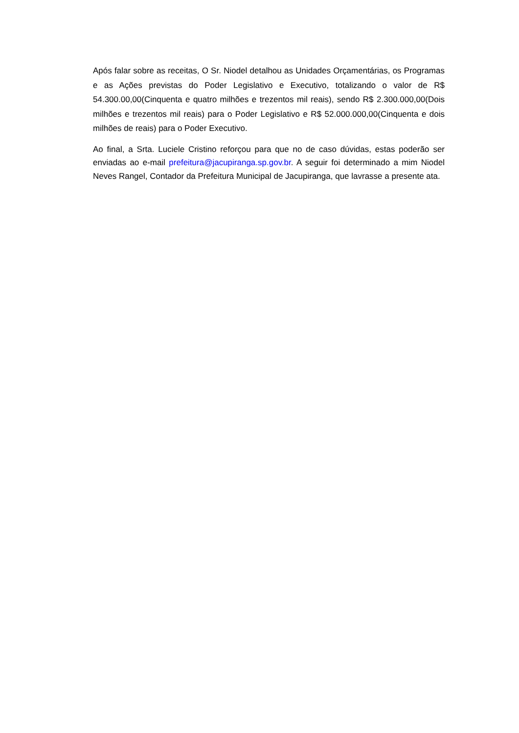Após falar sobre as receitas, O Sr. Niodel detalhou as Unidades Orçamentárias, os Programas e as Ações previstas do Poder Legislativo e Executivo, totalizando o valor de R$ 54.300.00,00(Cinquenta e quatro milhões e trezentos mil reais), sendo R$ 2.300.000,00(Dois milhões e trezentos mil reais) para o Poder Legislativo e R$ 52.000.000,00(Cinquenta e dois milhões de reais) para o Poder Executivo.
Ao final, a Srta. Luciele Cristino reforçou para que no de caso dúvidas, estas poderão ser enviadas ao e-mail prefeitura@jacupiranga.sp.gov.br. A seguir foi determinado a mim Niodel Neves Rangel, Contador da Prefeitura Municipal de Jacupiranga, que lavrasse a presente ata.